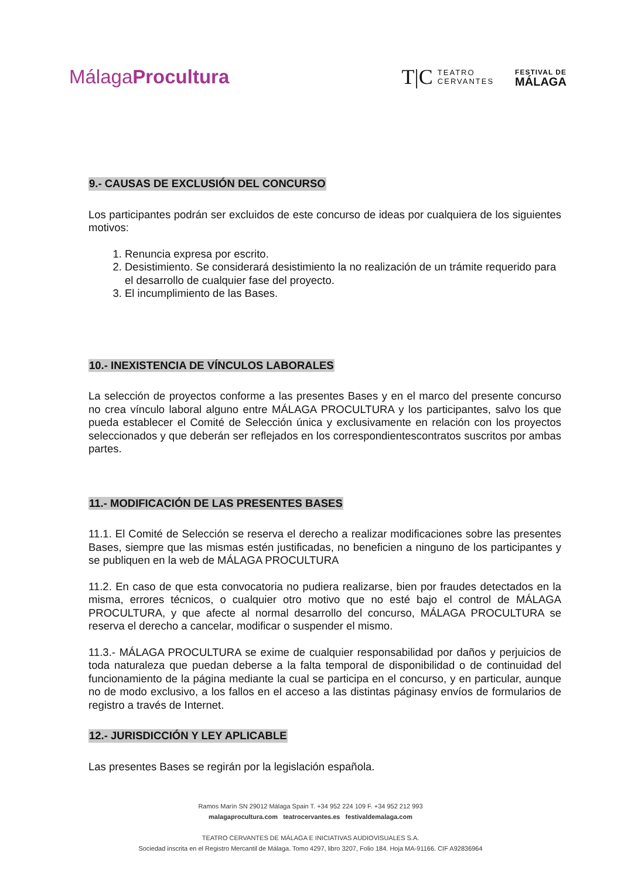MálagaProcultura
T|C TEATRO
CERVANTES
FESTIVAL DE
MÁLAGA
9.- CAUSAS DE EXCLUSIÓN DEL CONCURSO
Los participantes podrán ser excluidos de este concurso de ideas por cualquiera de los siguientes motivos:
1. Renuncia expresa por escrito.
2. Desistimiento. Se considerará desistimiento la no realización de un trámite requerido para el desarrollo de cualquier fase del proyecto.
3. El incumplimiento de las Bases.
10.- INEXISTENCIA DE VÍNCULOS LABORALES
La selección de proyectos conforme a las presentes Bases y en el marco del presente concurso no crea vínculo laboral alguno entre MÁLAGA PROCULTURA y los participantes, salvo los que pueda establecer el Comité de Selección única y exclusivamente en relación con los proyectos seleccionados y que deberán ser reflejados en los correspondientescontratos suscritos por ambas partes.
11.- MODIFICACIÓN DE LAS PRESENTES BASES
11.1. El Comité de Selección se reserva el derecho a realizar modificaciones sobre las presentes Bases, siempre que las mismas estén justificadas, no beneficien a ninguno de los participantes y se publiquen en la web de MÁLAGA PROCULTURA
11.2. En caso de que esta convocatoria no pudiera realizarse, bien por fraudes detectados en la misma, errores técnicos, o cualquier otro motivo que no esté bajo el control de MÁLAGA PROCULTURA, y que afecte al normal desarrollo del concurso, MÁLAGA PROCULTURA se reserva el derecho a cancelar, modificar o suspender el mismo.
11.3.- MÁLAGA PROCULTURA se exime de cualquier responsabilidad por daños y perjuicios de toda naturaleza que puedan deberse a la falta temporal de disponibilidad o de continuidad del funcionamiento de la página mediante la cual se participa en el concurso, y en particular, aunque no de modo exclusivo, a los fallos en el acceso a las distintas páginasy envíos de formularios de registro a través de Internet.
12.- JURISDICCIÓN Y LEY APLICABLE
Las presentes Bases se regirán por la legislación española.
Ramos Marín SN 29012 Málaga Spain T. +34 952 224 109 F. +34 952 212 993
malagaprocultura.com teatrocervantes.es festivaldemalaga.com
TEATRO CERVANTES DE MÁLAGA E INICIATIVAS AUDIOVISUALES S.A.
Sociedad inscrita en el Registro Mercantil de Málaga. Tomo 4297, libro 3207, Folio 184. Hoja MA-91166. CIF A92836964